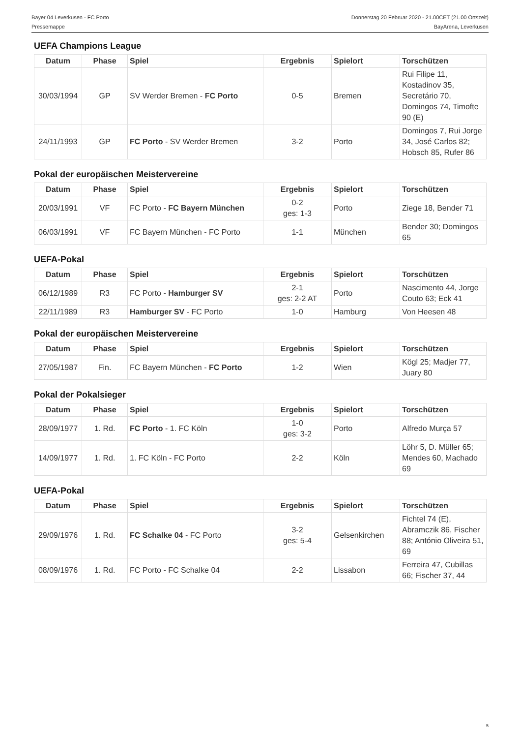Bayer 04 Leverkusen - FC Porto
Pressemappe
Donnerstag 20 Februar 2020 - 21.00CET (21.00 Ortszeit)
BayArena, Leverkusen
UEFA Champions League
| Datum | Phase | Spiel | Ergebnis | Spielort | Torschützen |
| --- | --- | --- | --- | --- | --- |
| 30/03/1994 | GP | SV Werder Bremen - FC Porto | 0-5 | Bremen | Rui Filipe 11, Kostadinov 35, Secretário 70, Domingos 74, Timofte 90 (E) |
| 24/11/1993 | GP | FC Porto - SV Werder Bremen | 3-2 | Porto | Domingos 7, Rui Jorge 34, José Carlos 82; Hobsch 85, Rufer 86 |
Pokal der europäischen Meistervereine
| Datum | Phase | Spiel | Ergebnis | Spielort | Torschützen |
| --- | --- | --- | --- | --- | --- |
| 20/03/1991 | VF | FC Porto - FC Bayern München | 0-2 ges: 1-3 | Porto | Ziege 18, Bender 71 |
| 06/03/1991 | VF | FC Bayern München - FC Porto | 1-1 | München | Bender 30; Domingos 65 |
UEFA-Pokal
| Datum | Phase | Spiel | Ergebnis | Spielort | Torschützen |
| --- | --- | --- | --- | --- | --- |
| 06/12/1989 | R3 | FC Porto - Hamburger SV | 2-1 ges: 2-2 AT | Porto | Nascimento 44, Jorge Couto 63; Eck 41 |
| 22/11/1989 | R3 | Hamburger SV - FC Porto | 1-0 | Hamburg | Von Heesen 48 |
Pokal der europäischen Meistervereine
| Datum | Phase | Spiel | Ergebnis | Spielort | Torschützen |
| --- | --- | --- | --- | --- | --- |
| 27/05/1987 | Fin. | FC Bayern München - FC Porto | 1-2 | Wien | Kögl 25; Madjer 77, Juary 80 |
Pokal der Pokalsieger
| Datum | Phase | Spiel | Ergebnis | Spielort | Torschützen |
| --- | --- | --- | --- | --- | --- |
| 28/09/1977 | 1. Rd. | FC Porto - 1. FC Köln | 1-0 ges: 3-2 | Porto | Alfredo Murça 57 |
| 14/09/1977 | 1. Rd. | 1. FC Köln - FC Porto | 2-2 | Köln | Löhr 5, D. Müller 65; Mendes 60, Machado 69 |
UEFA-Pokal
| Datum | Phase | Spiel | Ergebnis | Spielort | Torschützen |
| --- | --- | --- | --- | --- | --- |
| 29/09/1976 | 1. Rd. | FC Schalke 04 - FC Porto | 3-2 ges: 5-4 | Gelsenkirchen | Fichtel 74 (E), Abramczik 86, Fischer 88; António Oliveira 51, 69 |
| 08/09/1976 | 1. Rd. | FC Porto - FC Schalke 04 | 2-2 | Lissabon | Ferreira 47, Cubillas 66; Fischer 37, 44 |
5